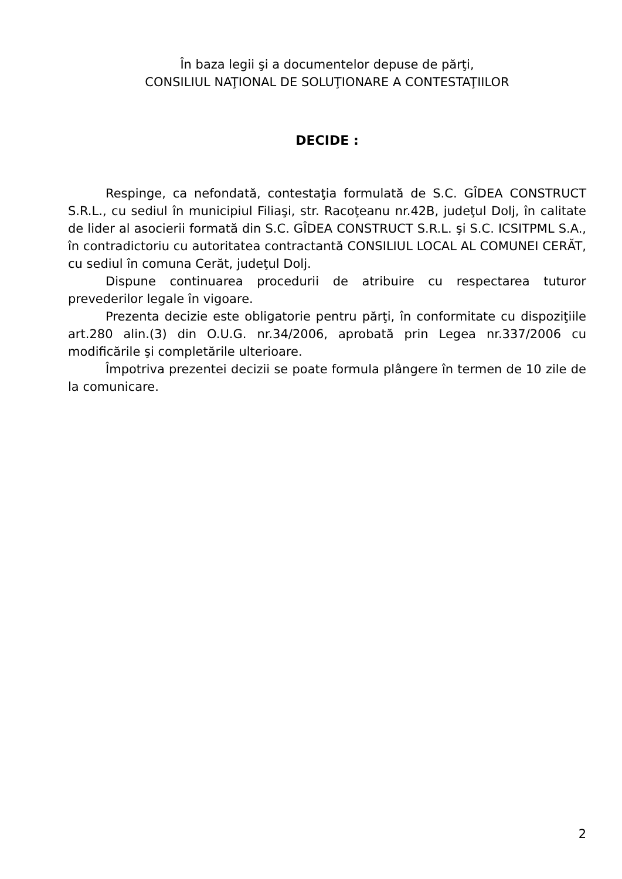În baza legii şi a documentelor depuse de părţi,
CONSILIUL NAŢIONAL DE SOLUŢIONARE A CONTESTAŢIILOR
DECIDE :
Respinge, ca nefondată, contestaţia formulată de S.C. GÎDEA CONSTRUCT S.R.L., cu sediul în municipiul Filiaşi, str. Racoţeanu nr.42B, judeţul Dolj, în calitate de lider al asocierii formată din S.C. GÎDEA CONSTRUCT S.R.L. şi S.C. ICSITPML S.A., în contradictoriu cu autoritatea contractantă CONSILIUL LOCAL AL COMUNEI CERĂT, cu sediul în comuna Cerăt, judeţul Dolj.
Dispune continuarea procedurii de atribuire cu respectarea tuturor prevederilor legale în vigoare.
Prezenta decizie este obligatorie pentru părţi, în conformitate cu dispoziţiile art.280 alin.(3) din O.U.G. nr.34/2006, aprobată prin Legea nr.337/2006 cu modificările şi completările ulterioare.
Împotriva prezentei decizii se poate formula plângere în termen de 10 zile de la comunicare.
2